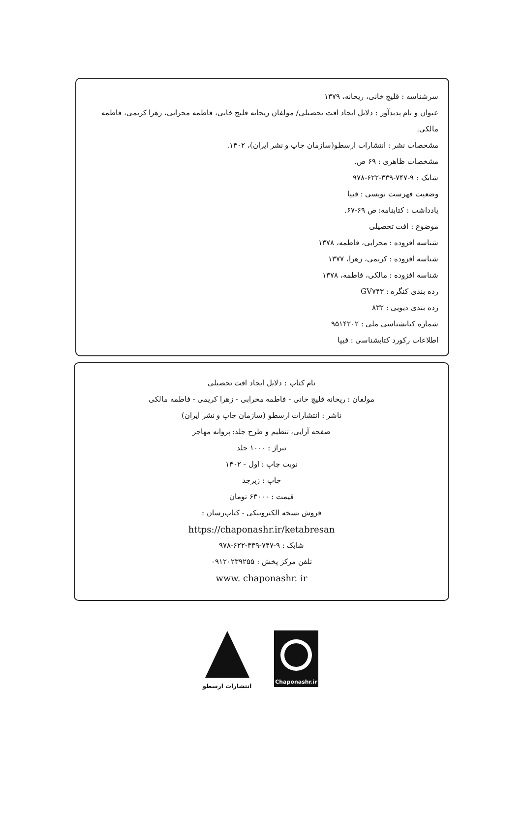سرشناسه : قلیچ خانی، ریحانه، ۱۳۷۹
عنوان و نام پدیدآور : دلایل ایجاد افت تحصیلی/ مولفان ریحانه قلیچ خانی، فاطمه محرابی، زهرا کریمی، فاطمه مالکی.
مشخصات نشر : انتشارات ارسطو(سازمان چاپ و نشر ایران)، ۱۴۰۲.
مشخصات ظاهری : ۶۹ ص.
شابک : ۹-۷۴۷-۳۳۹-۶۲۲-۹۷۸
وضعیت فهرست نویسی : فیپا
یادداشت : کتابنامه: ص ۶۹-۶۷.
موضوع : افت تحصیلی
شناسه افزوده : محرابی، فاطمه، ۱۳۷۸
شناسه افزوده : کریمی، زهرا، ۱۳۷۷
شناسه افزوده : مالکی، فاطمه، ۱۳۷۸
رده بندی کنگره : GV۷۴۳
رده بندی دیویی : ۸۳۲
شماره کتابشناسی ملی : ۹۵۱۴۲۰۲
اطلاعات رکورد کتابشناسی : فیپا
نام کتاب : دلایل ایجاد افت تحصیلی
مولفان : ریحانه قلیچ خانی - فاطمه محرابی - زهرا کریمی - فاطمه مالکی
ناشر : انتشارات ارسطو (سازمان چاپ و نشر ایران)
صفحه آرایی، تنظیم و طرح جلد: پروانه مهاجر
تیراژ : ۱۰۰۰ جلد
نوبت چاپ : اول - ۱۴۰۲
چاپ : زبرجد
قیمت : ۶۳۰۰۰ تومان
فروش نسخه الکترونیکی - کتاب‌رسان :
https://chaponashr.ir/ketabresan
شابک : ۹-۷۴۷-۳۳۹-۶۲۲-۹۷۸
تلفن مرکز پخش : ۰۹۱۲۰۲۳۹۲۵۵
www. chaponashr. ir
انتشارات ارسطو
Chaponashr.ir